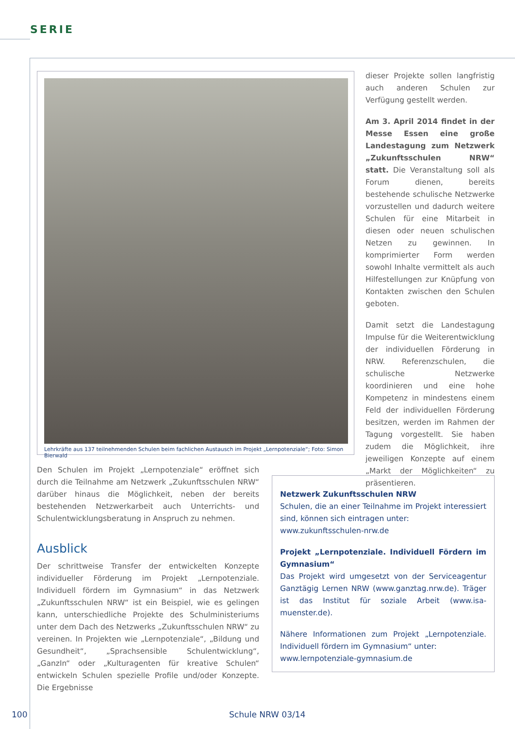SERIE
Lehrkräfte aus 137 teilnehmenden Schulen beim fachlichen Austausch im Projekt „Lernpotenziale“; Foto: Simon Bierwald
dieser Projekte sollen langfristig auch anderen Schulen zur Verfügung gestellt werden.
Am 3. April 2014 findet in der Messe Essen eine große Landestagung zum Netzwerk „Zukunftsschulen NRW“ statt. Die Veranstaltung soll als Forum dienen, bereits bestehende schulische Netzwerke vorzustellen und dadurch weitere Schulen für eine Mitarbeit in diesen oder neuen schulischen Netzen zu gewinnen. In komprimierter Form werden sowohl Inhalte vermittelt als auch Hilfestellungen zur Knüpfung von Kontakten zwischen den Schulen geboten.
Damit setzt die Landestagung Impulse für die Weiterentwicklung der individuellen Förderung in NRW. Referenzschulen, die schulische Netzwerke koordinieren und eine hohe Kompetenz in mindestens einem Feld der individuellen Förderung besitzen, werden im Rahmen der Tagung vorgestellt. Sie haben zudem die Möglichkeit, ihre jeweiligen Konzepte auf einem „Markt der Möglichkeiten“ zu präsentieren.
Den Schulen im Projekt „Lernpotenziale“ eröffnet sich durch die Teilnahme am Netzwerk „Zukunftsschulen NRW“ darüber hinaus die Möglichkeit, neben der bereits bestehenden Netzwerkarbeit auch Unterrichts- und Schulentwicklungsberatung in Anspruch zu nehmen.
Ausblick
Der schrittweise Transfer der entwickelten Konzepte individueller Förderung im Projekt „Lernpotenziale. Individuell fördern im Gymnasium“ in das Netzwerk „Zukunftsschulen NRW“ ist ein Beispiel, wie es gelingen kann, unterschiedliche Projekte des Schulministeriums unter dem Dach des Netzwerks „Zukunftsschulen NRW“ zu vereinen. In Projekten wie „Lernpotenziale“, „Bildung und Gesundheit“, „Sprachsensible Schulentwicklung“, „GanzIn“ oder „Kulturagenten für kreative Schulen“ entwickeln Schulen spezielle Profile und/oder Konzepte. Die Ergebnisse
Netzwerk Zukunftsschulen NRW
Schulen, die an einer Teilnahme im Projekt interessiert sind, können sich eintragen unter:
www.zukunftsschulen-nrw.de
Projekt „Lernpotenziale. Individuell Fördern im Gymnasium“
Das Projekt wird umgesetzt von der Serviceagentur Ganztägig Lernen NRW (www.ganztag.nrw.de). Träger ist das Institut für soziale Arbeit (www.isa-muenster.de).
Nähere Informationen zum Projekt „Lernpotenziale. Individuell fördern im Gymnasium“ unter:
www.lernpotenziale-gymnasium.de
100 Schule NRW 03/14